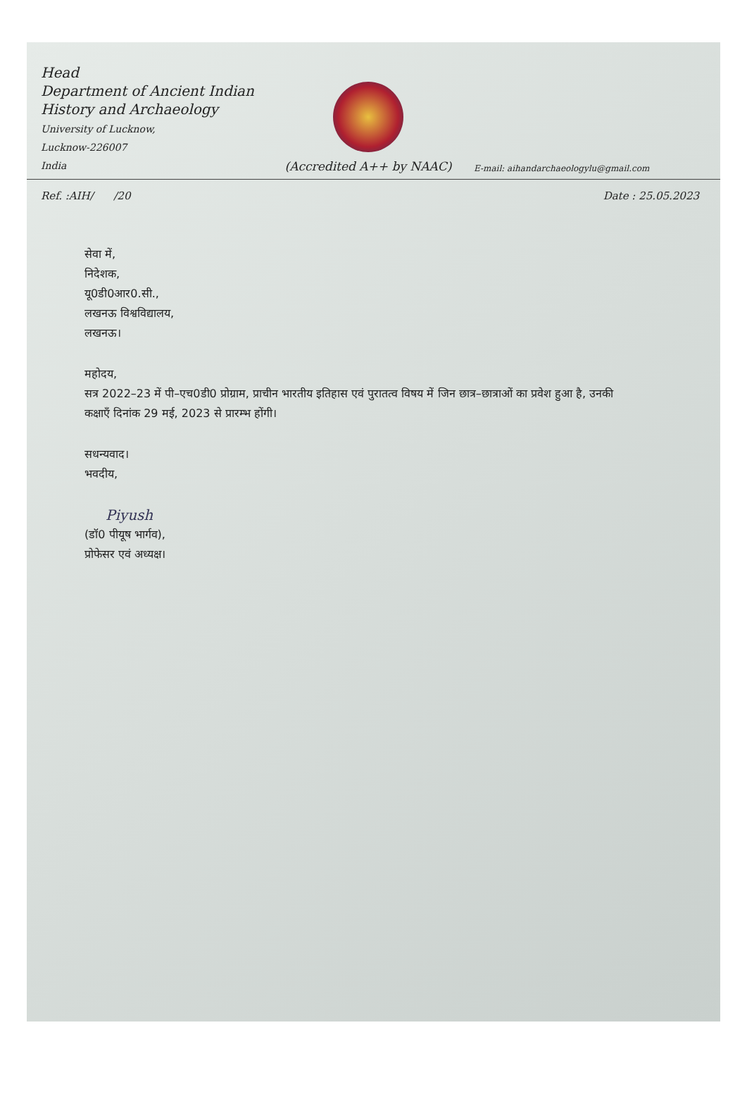Head
Department of Ancient Indian
History and Archaeology
University of Lucknow,
Lucknow-226007
India
(Accredited A++ by NAAC)
E-mail: aihandarchaeologylu@gmail.com
Ref. :AIH/ /20 Date : 25.05.2023
सेवा में,
निदेशक,
यू0डी0आर0.सी.,
लखनऊ विश्वविद्यालय,
लखनऊ।
महोदय,
सत्र 2022–23 में पी–एच0डी0 प्रोग्राम, प्राचीन भारतीय इतिहास एवं पुरातत्व विषय में जिन छात्र–छात्राओं का प्रवेश हुआ है, उनकी कक्षाएँ दिनांक 29 मई, 2023 से प्रारम्भ होंगी।
सधन्यवाद।
भवदीय,
Piyush
(डॉ0 पीयूष भार्गव),
प्रोफेसर एवं अध्यक्ष।